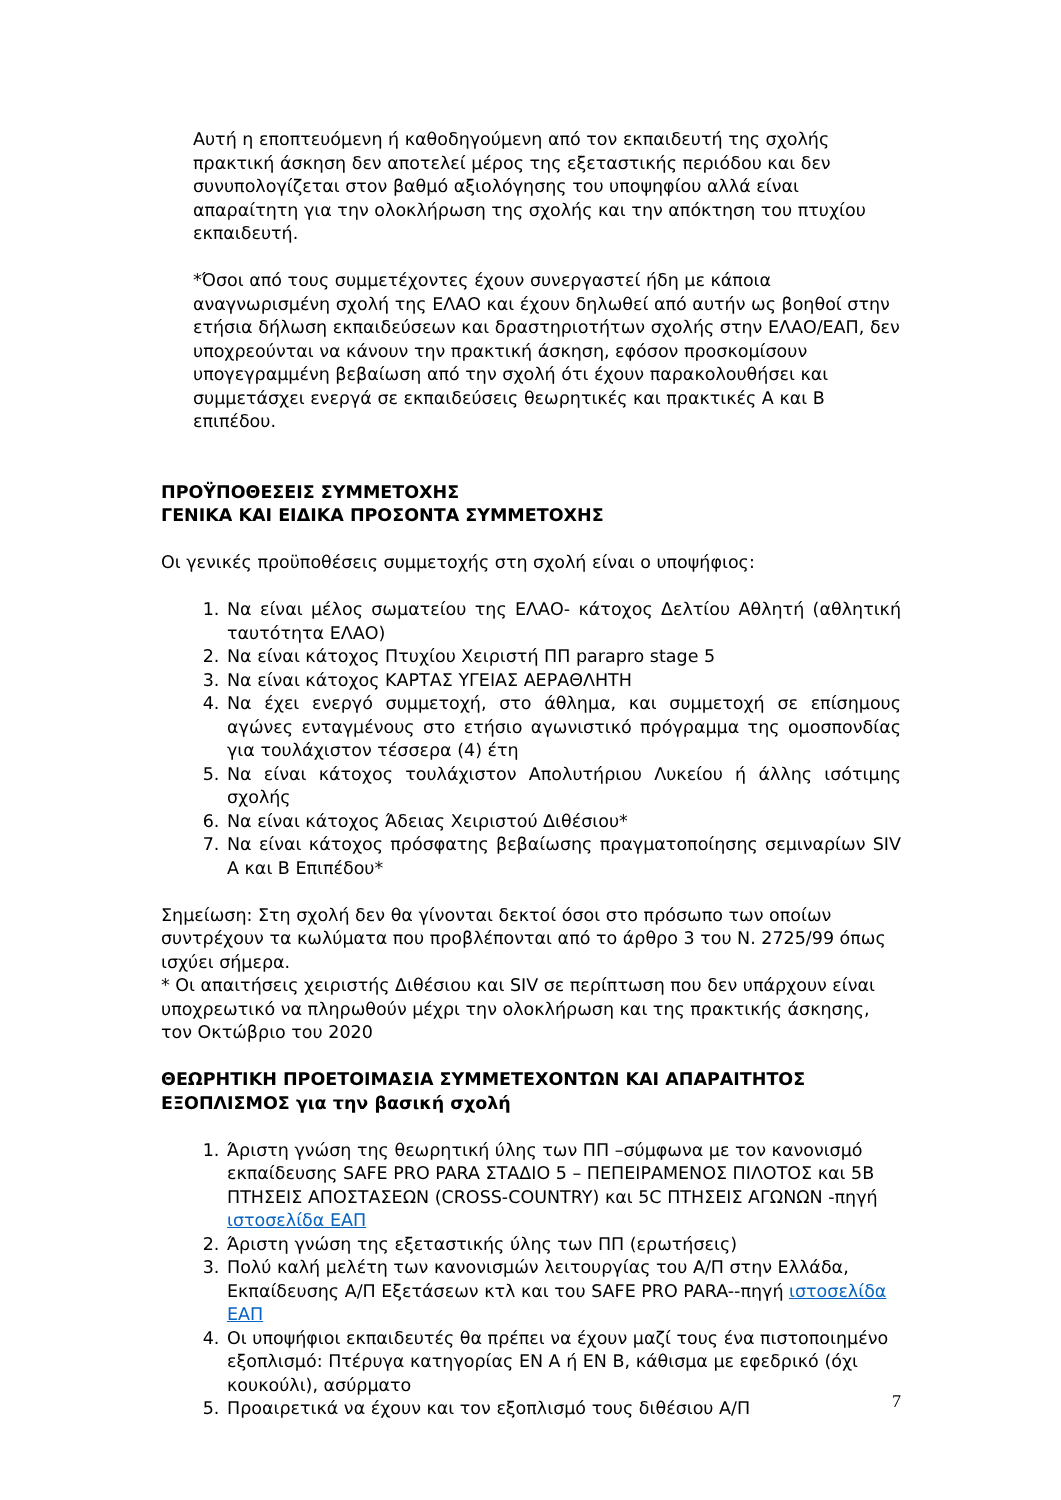Αυτή η εποπτευόμενη ή καθοδηγούμενη από τον εκπαιδευτή της σχολής πρακτική άσκηση δεν αποτελεί μέρος της εξεταστικής περιόδου και δεν συνυπολογίζεται στον βαθμό αξιολόγησης του υποψηφίου αλλά είναι απαραίτητη για την ολοκλήρωση της σχολής και την απόκτηση του πτυχίου εκπαιδευτή.
*Όσοι από τους συμμετέχοντες έχουν συνεργαστεί ήδη με κάποια αναγνωρισμένη σχολή της ΕΛΑΟ και έχουν δηλωθεί από αυτήν ως βοηθοί στην ετήσια δήλωση εκπαιδεύσεων και δραστηριοτήτων σχολής στην ΕΛΑΟ/ΕΑΠ, δεν υποχρεούνται να κάνουν την πρακτική άσκηση, εφόσον προσκομίσουν υπογεγραμμένη βεβαίωση από την σχολή ότι έχουν παρακολουθήσει και συμμετάσχει ενεργά σε εκπαιδεύσεις θεωρητικές και πρακτικές Α και Β επιπέδου.
ΠΡΟΫΠΟΘΕΣΕΙΣ ΣΥΜΜΕΤΟΧΗΣ
ΓΕΝΙΚΑ ΚΑΙ ΕΙΔΙΚΑ ΠΡΟΣΟΝΤΑ ΣΥΜΜΕΤΟΧΗΣ
Οι γενικές προϋποθέσεις συμμετοχής στη σχολή είναι ο υποψήφιος:
1. Να είναι μέλος σωματείου της ΕΛΑΟ- κάτοχος Δελτίου Αθλητή (αθλητική ταυτότητα ΕΛΑΟ)
2. Να είναι κάτοχος Πτυχίου Χειριστή ΠΠ parapro stage 5
3. Να είναι κάτοχος ΚΑΡΤΑΣ ΥΓΕΙΑΣ ΑΕΡΑΘΛΗΤΗ
4. Να έχει ενεργό συμμετοχή, στο άθλημα, και συμμετοχή σε επίσημους αγώνες ενταγμένους στο ετήσιο αγωνιστικό πρόγραμμα της ομοσπονδίας για τουλάχιστον τέσσερα (4) έτη
5. Να είναι κάτοχος τουλάχιστον Απολυτήριου Λυκείου ή άλλης ισότιμης σχολής
6. Να είναι κάτοχος Άδειας Χειριστού Διθέσιου*
7. Να είναι κάτοχος πρόσφατης βεβαίωσης πραγματοποίησης σεμιναρίων SIV Α και Β Επιπέδου*
Σημείωση: Στη σχολή δεν θα γίνονται δεκτοί όσοι στο πρόσωπο των οποίων συντρέχουν τα κωλύματα που προβλέπονται από το άρθρο 3 του Ν. 2725/99 όπως ισχύει σήμερα.
* Οι απαιτήσεις χειριστής Διθέσιου και SIV σε περίπτωση που δεν υπάρχουν είναι υποχρεωτικό να πληρωθούν μέχρι την ολοκλήρωση και της πρακτικής άσκησης, τον Οκτώβριο του 2020
ΘΕΩΡΗΤΙΚΗ ΠΡΟΕΤΟΙΜΑΣΙΑ ΣΥΜΜΕΤΕΧΟΝΤΩΝ ΚΑΙ ΑΠΑΡΑΙΤΗΤΟΣ ΕΞΟΠΛΙΣΜΟΣ για την βασική σχολή
1. Άριστη γνώση της θεωρητική ύλης των ΠΠ –σύμφωνα με τον κανονισμό εκπαίδευσης SAFE PRO PARA ΣΤΑΔΙΟ 5 – ΠΕΠΕΙΡΑΜΕΝΟΣ ΠΙΛΟΤΟΣ και 5Β ΠΤΗΣΕΙΣ ΑΠΟΣΤΑΣΕΩΝ (CROSS-COUNTRY) και 5C ΠΤΗΣΕΙΣ ΑΓΩΝΩΝ -πηγή ιστοσελίδα ΕΑΠ
2. Άριστη γνώση της εξεταστικής ύλης των ΠΠ (ερωτήσεις)
3. Πολύ καλή μελέτη των κανονισμών λειτουργίας του Α/Π στην Ελλάδα, Εκπαίδευσης Α/Π Εξετάσεων κτλ και του SAFE PRO PARA--πηγή ιστοσελίδα ΕΑΠ
4. Οι υποψήφιοι εκπαιδευτές θα πρέπει να έχουν μαζί τους ένα πιστοποιημένο εξοπλισμό: Πτέρυγα κατηγορίας EN A ή EN B, κάθισμα με εφεδρικό (όχι κουκούλι), ασύρματο
5. Προαιρετικά να έχουν και τον εξοπλισμό τους διθέσιου Α/Π
7